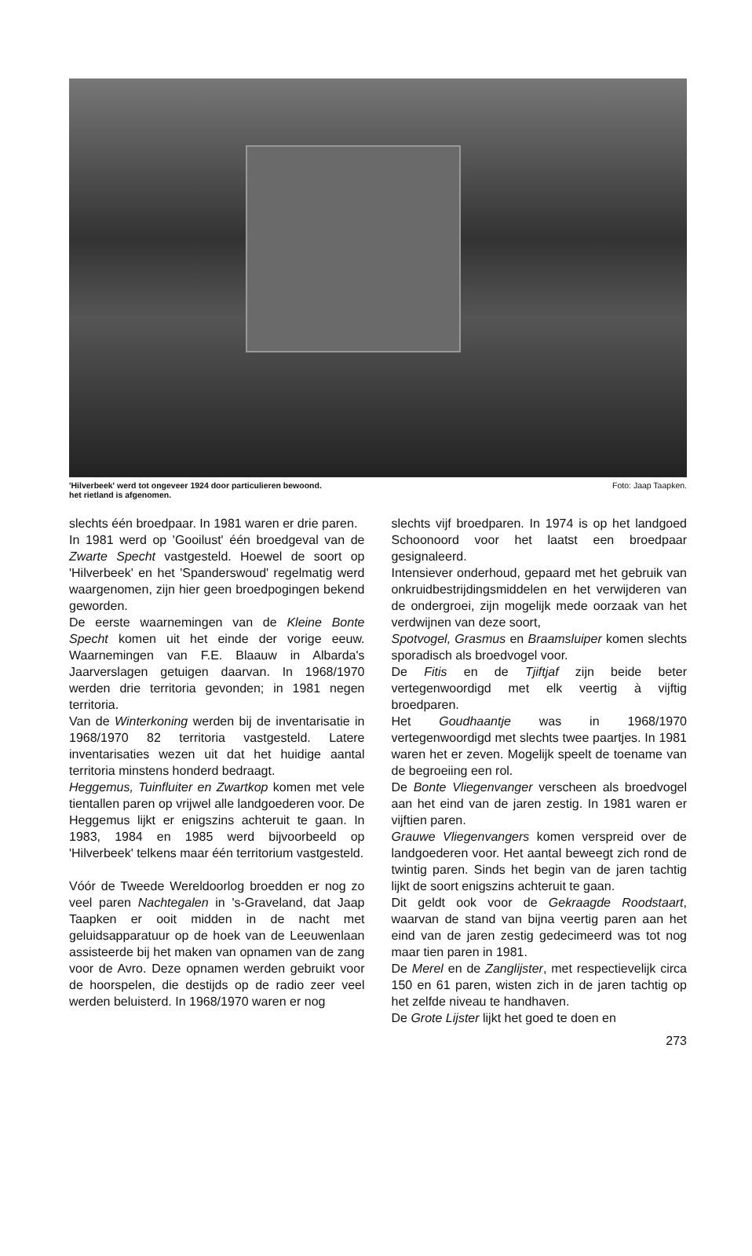'Hilverbeek' werd tot ongeveer 1924 door particulieren bewoond.
het rietland is afgenomen. Foto: Jaap Taapken.
slechts één broedpaar. In 1981 waren er drie paren.
In 1981 werd op 'Gooilust' één broedgeval van de Zwarte Specht vastgesteld. Hoewel de soort op 'Hilverbeek' en het 'Spanderswoud' regelmatig werd waargenomen, zijn hier geen broedpogingen bekend geworden.
De eerste waarnemingen van de Kleine Bonte Specht komen uit het einde der vorige eeuw. Waarnemingen van F.E. Blaauw in Albarda's Jaarverslagen getuigen daarvan. In 1968/1970 werden drie territoria gevonden; in 1981 negen territoria.
Van de Winterkoning werden bij de inventarisatie in 1968/1970 82 territoria vastgesteld. Latere inventarisaties wezen uit dat het huidige aantal territoria minstens honderd bedraagt.
Heggemus, Tuinfluiter en Zwartkop komen met vele tientallen paren op vrijwel alle landgoederen voor. De Heggemus lijkt er enigszins achteruit te gaan. In 1983, 1984 en 1985 werd bijvoorbeeld op 'Hilverbeek' telkens maar één territorium vastgesteld.
Vóór de Tweede Wereldoorlog broedden er nog zo veel paren Nachtegalen in 's-Graveland, dat Jaap Taapken er ooit midden in de nacht met geluidsapparatuur op de hoek van de Leeuwenlaan assisteerde bij het maken van opnamen van de zang voor de Avro. Deze opnamen werden gebruikt voor de hoorspelen, die destijds op de radio zeer veel werden beluisterd. In 1968/1970 waren er nog
slechts vijf broedparen. In 1974 is op het landgoed Schoonoord voor het laatst een broedpaar gesignaleerd.
Intensiever onderhoud, gepaard met het gebruik van onkruidbestrijdingsmiddelen en het verwijderen van de ondergroei, zijn mogelijk mede oorzaak van het verdwijnen van deze soort,
Spotvogel, Grasmus en Braamsluiper komen slechts sporadisch als broedvogel voor.
De Fitis en de Tjiftjaf zijn beide beter vertegenwoordigd met elk veertig à vijftig broedparen.
Het Goudhaantje was in 1968/1970 vertegenwoordigd met slechts twee paartjes. In 1981 waren het er zeven. Mogelijk speelt de toename van de begroeiing een rol.
De Bonte Vliegenvanger verscheen als broedvogel aan het eind van de jaren zestig. In 1981 waren er vijftien paren.
Grauwe Vliegenvangers komen verspreid over de landgoederen voor. Het aantal beweegt zich rond de twintig paren. Sinds het begin van de jaren tachtig lijkt de soort enigszins achteruit te gaan.
Dit geldt ook voor de Gekraagde Roodstaart, waarvan de stand van bijna veertig paren aan het eind van de jaren zestig gedecimeerd was tot nog maar tien paren in 1981.
De Merel en de Zanglijster, met respectievelijk circa 150 en 61 paren, wisten zich in de jaren tachtig op het zelfde niveau te handhaven.
De Grote Lijster lijkt het goed te doen en
273